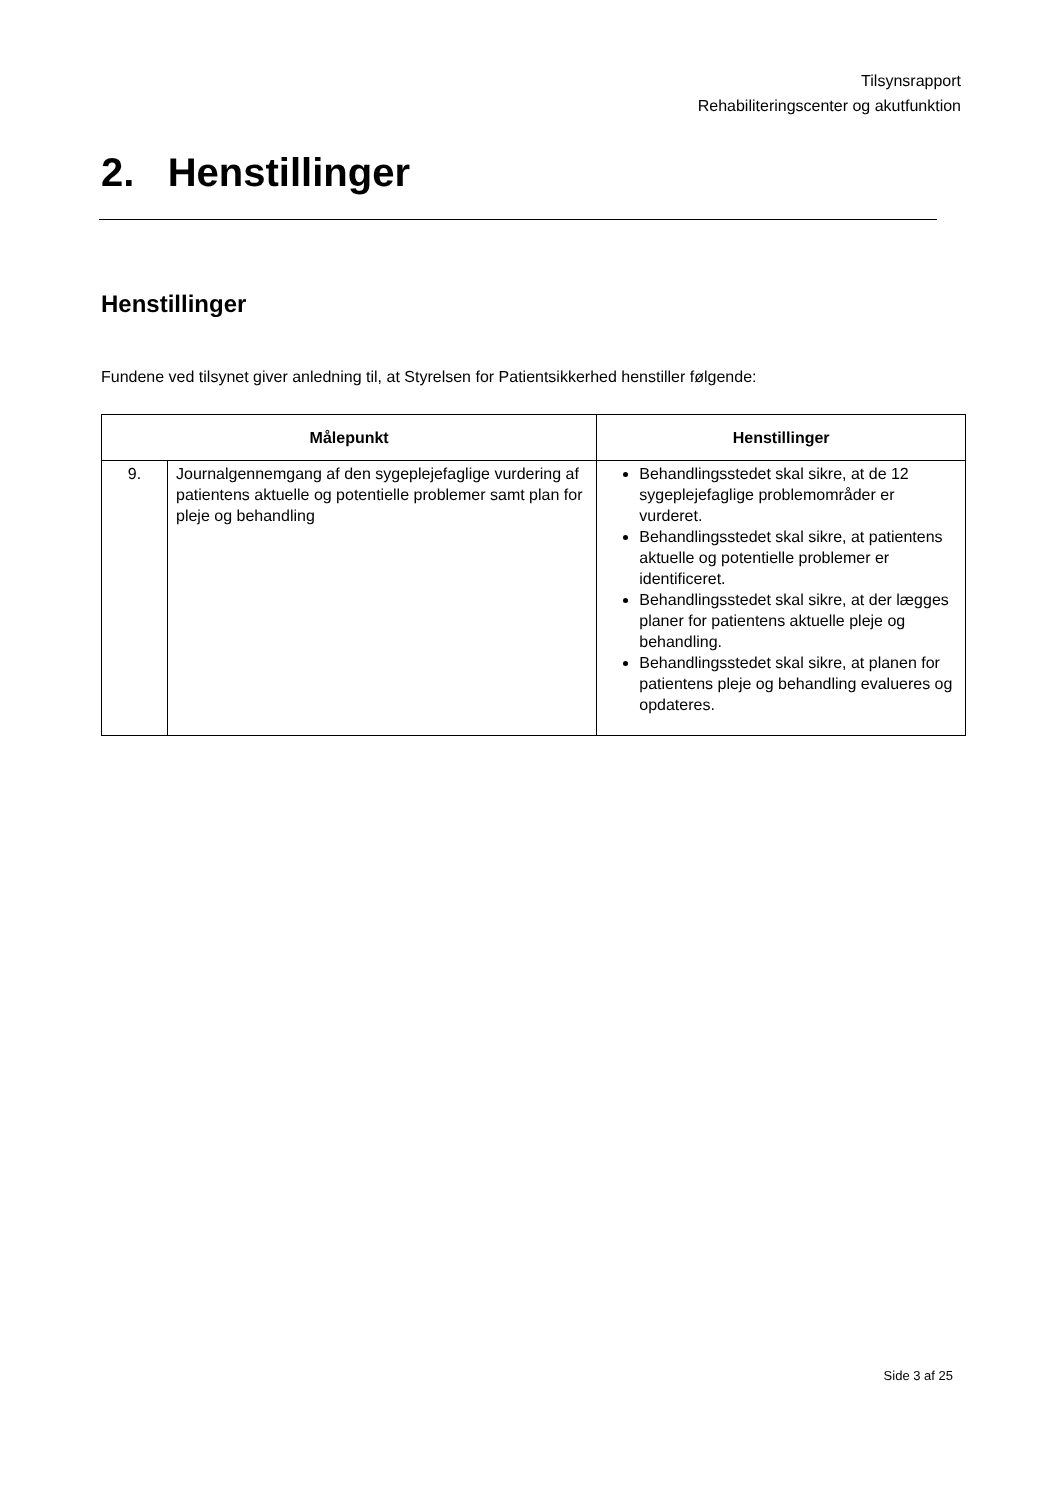Tilsynsrapport
Rehabiliteringscenter og akutfunktion
2. Henstillinger
Henstillinger
Fundene ved tilsynet giver anledning til, at Styrelsen for Patientsikkerhed henstiller følgende:
| Målepunkt | | Henstillinger |
| --- | --- | --- |
| 9. | Journalgennemgang af den sygeplejefaglige vurdering af patientens aktuelle og potentielle problemer samt plan for pleje og behandling | Behandlingsstedet skal sikre, at de 12 sygeplejefaglige problemområder er vurderet. Behandlingsstedet skal sikre, at patientens aktuelle og potentielle problemer er identificeret. Behandlingsstedet skal sikre, at der lægges planer for patientens aktuelle pleje og behandling. Behandlingsstedet skal sikre, at planen for patientens pleje og behandling evalueres og opdateres. |
Side 3 af 25